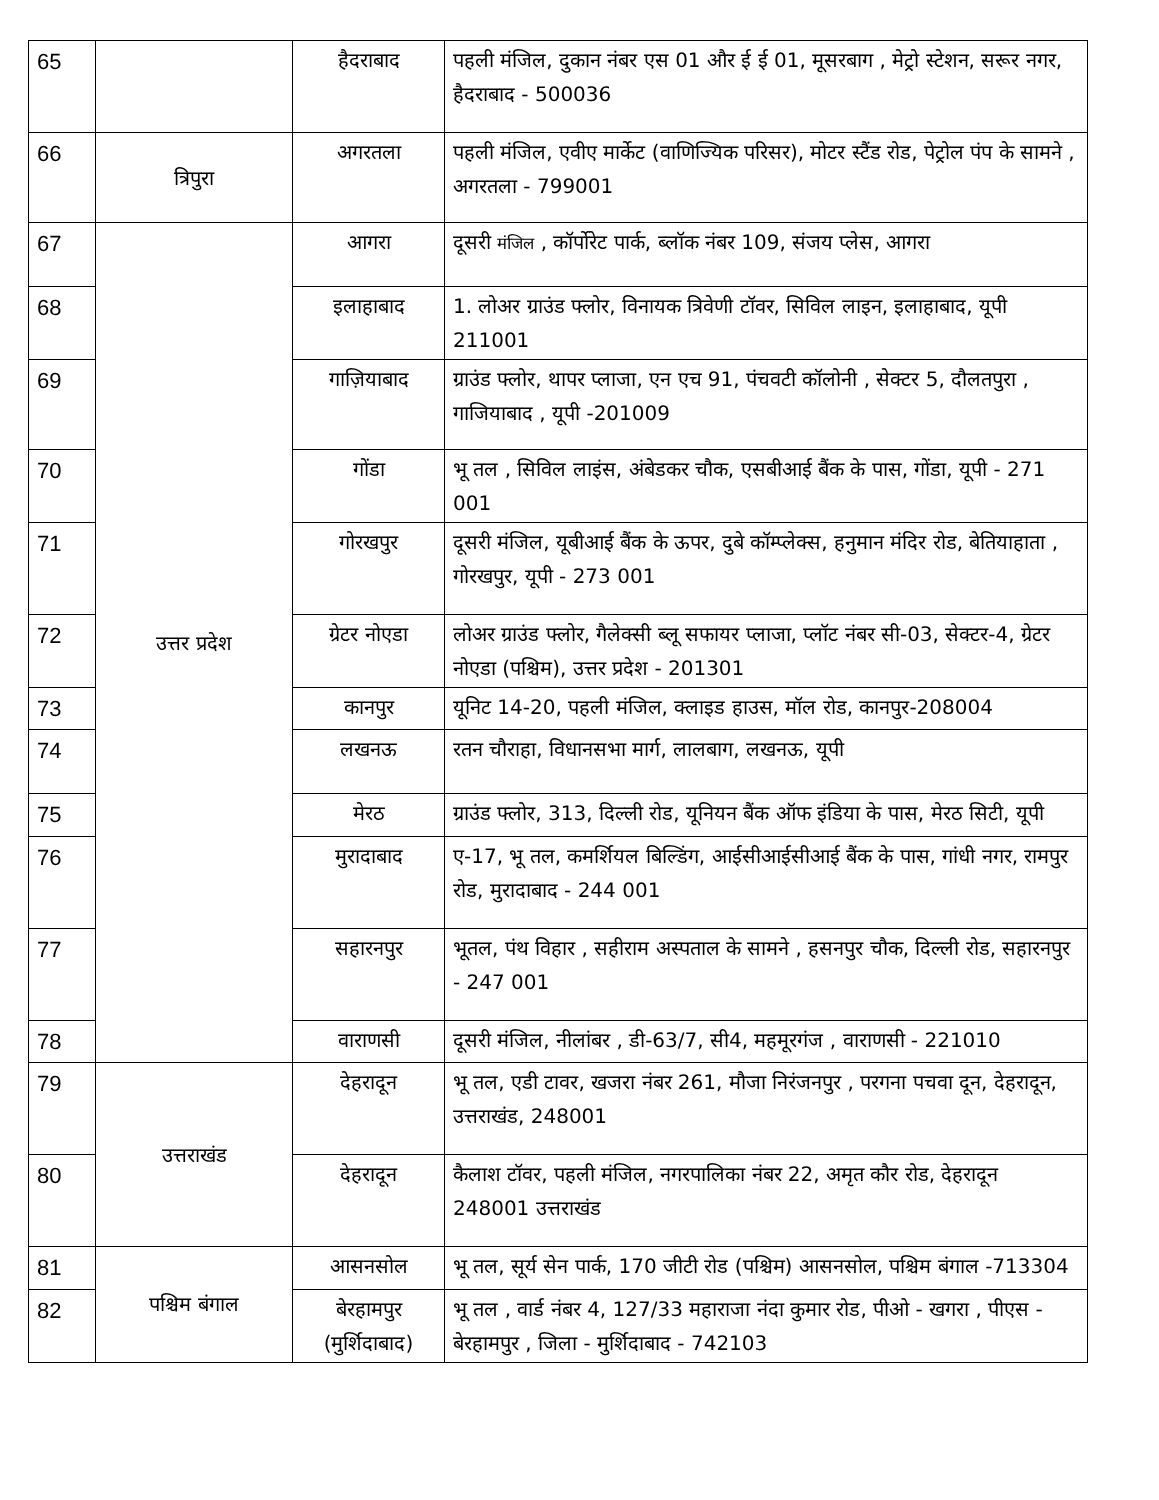| 65 | | हैदराबाद | पहली मंजिल, दुकान नंबर एस 01 और ई ई 01, मूसरबाग , मेट्रो स्टेशन, सरूर नगर, हैदराबाद - 500036 |
| 66 | त्रिपुरा | अगरतला | पहली मंजिल, एवीए मार्केट (वाणिज्यिक परिसर), मोटर स्टैंड रोड, पेट्रोल पंप के सामने , अगरतला - 799001 |
| 67 | उत्तर प्रदेश | आगरा | दूसरी मंजिल , कॉर्पोरेट पार्क, ब्लॉक नंबर 109, संजय प्लेस, आगरा |
| 68 | | इलाहाबाद | 1. लोअर ग्राउंड फ्लोर, विनायक त्रिवेणी टॉवर, सिविल लाइन, इलाहाबाद, यूपी 211001 |
| 69 | | गाज़ियाबाद | ग्राउंड फ्लोर, थापर प्लाजा, एन एच 91, पंचवटी कॉलोनी , सेक्टर 5, दौलतपुरा , गाजियाबाद , यूपी -201009 |
| 70 | | गोंडा | भू तल , सिविल लाइंस, अंबेडकर चौक, एसबीआई बैंक के पास, गोंडा, यूपी - 271 001 |
| 71 | | गोरखपुर | दूसरी मंजिल, यूबीआई बैंक के ऊपर, दुबे कॉम्प्लेक्स, हनुमान मंदिर रोड, बेतियाहाता , गोरखपुर, यूपी - 273 001 |
| 72 | | ग्रेटर नोएडा | लोअर ग्राउंड फ्लोर, गैलेक्सी ब्लू सफायर प्लाजा, प्लॉट नंबर सी-03, सेक्टर-4, ग्रेटर नोएडा (पश्चिम), उत्तर प्रदेश - 201301 |
| 73 | | कानपुर | यूनिट 14-20, पहली मंजिल, क्लाइड हाउस, मॉल रोड, कानपुर-208004 |
| 74 | | लखनऊ | रतन चौराहा, विधानसभा मार्ग, लालबाग, लखनऊ, यूपी |
| 75 | | मेरठ | ग्राउंड फ्लोर, 313, दिल्ली रोड, यूनियन बैंक ऑफ इंडिया के पास, मेरठ सिटी, यूपी |
| 76 | | मुरादाबाद | ए-17, भू तल, कमर्शियल बिल्डिंग, आईसीआईसीआई बैंक के पास, गांधी नगर, रामपुर रोड, मुरादाबाद - 244 001 |
| 77 | | सहारनपुर | भूतल, पंथ विहार , सहीराम अस्पताल के सामने , हसनपुर चौक, दिल्ली रोड, सहारनपुर - 247 001 |
| 78 | | वाराणसी | दूसरी मंजिल, नीलांबर , डी-63/7, सी4, महमूरगंज , वाराणसी - 221010 |
| 79 | उत्तराखंड | देहरादून | भू तल, एडी टावर, खजरा नंबर 261, मौजा निरंजनपुर , परगना पचवा दून, देहरादून, उत्तराखंड, 248001 |
| 80 | | देहरादून | कैलाश टॉवर, पहली मंजिल, नगरपालिका नंबर 22, अमृत कौर रोड, देहरादून 248001 उत्तराखंड |
| 81 | पश्चिम बंगाल | आसनसोल | भू तल, सूर्य सेन पार्क, 170 जीटी रोड (पश्चिम) आसनसोल, पश्चिम बंगाल -713304 |
| 82 | | बेरहामपुर (मुर्शिदाबाद) | भू तल , वार्ड नंबर 4, 127/33 महाराजा नंदा कुमार रोड, पीओ - खगरा , पीएस - बेरहामपुर , जिला - मुर्शिदाबाद - 742103 |